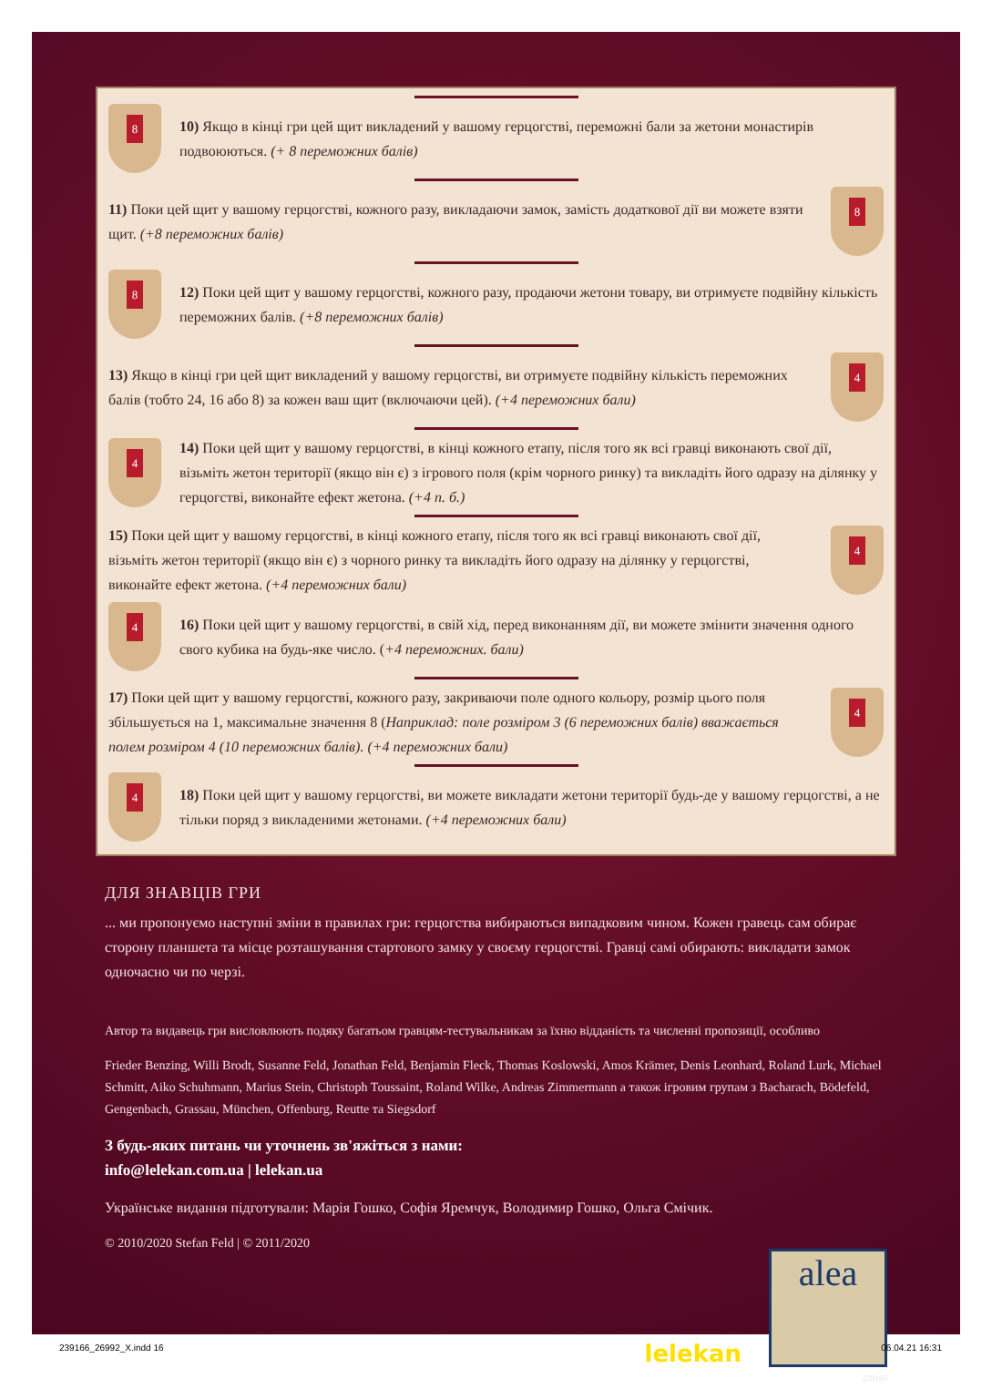8
10) Якщо в кінці гри цей щит викладений у вашому герцогстві, переможні бали за жетони монастирів подвоюються. (+ 8 переможних балів)
8
11) Поки цей щит у вашому герцогстві, кожного разу, викладаючи замок, замість додаткової дії ви можете взяти щит. (+8 переможних балів)
8
12) Поки цей щит у вашому герцогстві, кожного разу, продаючи жетони товару, ви отримуєте подвійну кількість переможних балів. (+8 переможних балів)
4
13) Якщо в кінці гри цей щит викладений у вашому герцогстві, ви отримуєте подвійну кількість переможних балів (тобто 24, 16 або 8) за кожен ваш щит (включаючи цей). (+4 переможних бали)
4
14) Поки цей щит у вашому герцогстві, в кінці кожного етапу, після того як всі гравці виконають свої дії, візьміть жетон території (якщо він є) з ігрового поля (крім чорного ринку) та викладіть його одразу на ділянку у герцогстві, виконайте ефект жетона. (+4 п. б.)
4
15) Поки цей щит у вашому герцогстві, в кінці кожного етапу, після того як всі гравці виконають свої дії, візьміть жетон території (якщо він є) з чорного ринку та викладіть його одразу на ділянку у герцогстві, виконайте ефект жетона. (+4 переможних бали)
4
16) Поки цей щит у вашому герцогстві, в свій хід, перед виконанням дії, ви можете змінити значення одного свого кубика на будь-яке число. (+4 переможних. бали)
4
17) Поки цей щит у вашому герцогстві, кожного разу, закриваючи поле одного кольору, розмір цього поля збільшується на 1, максимальне значення 8 (Наприклад: поле розміром 3 (6 переможних балів) вважається полем розміром 4 (10 переможних балів). (+4 переможних бали)
4
18) Поки цей щит у вашому герцогстві, ви можете викладати жетони території будь-де у вашому герцогстві, а не тільки поряд з викладеними жетонами. (+4 переможних бали)
ДЛЯ ЗНАВЦІВ ГРИ
... ми пропонуємо наступні зміни в правилах гри: герцогства вибираються випадковим чином. Кожен гравець сам обирає сторону планшета та місце розташування стартового замку у своєму герцогстві. Гравці самі обирають: викладати замок одночасно чи по черзі.
Автор та видавець гри висловлюють подяку багатьом гравцям-тестувальникам за їхню відданість та численні пропозиції, особливо
Frieder Benzing, Willi Brodt, Susanne Feld, Jonathan Feld, Benjamin Fleck, Thomas Koslowski, Amos Krämer, Denis Leonhard, Roland Lurk, Michael Schmitt, Aiko Schuhmann, Marius Stein, Christoph Toussaint, Roland Wilke, Andreas Zimmermann а також ігровим групам з Bacharach, Bödefeld, Gengenbach, Grassau, München, Offenburg, Reutte та Siegsdorf
З будь-яких питань чи уточнень зв'яжіться з нами:
info@lelekan.com.ua | lelekan.ua
Українське видання підготували: Марія Гошко, Софія Яремчук, Володимир Гошко, Ольга Смічик.
© 2010/2020 Stefan Feld | © 2011/2020
lelekan
alea
239166
239166_26992_X.indd 16 06.04.21 16:31